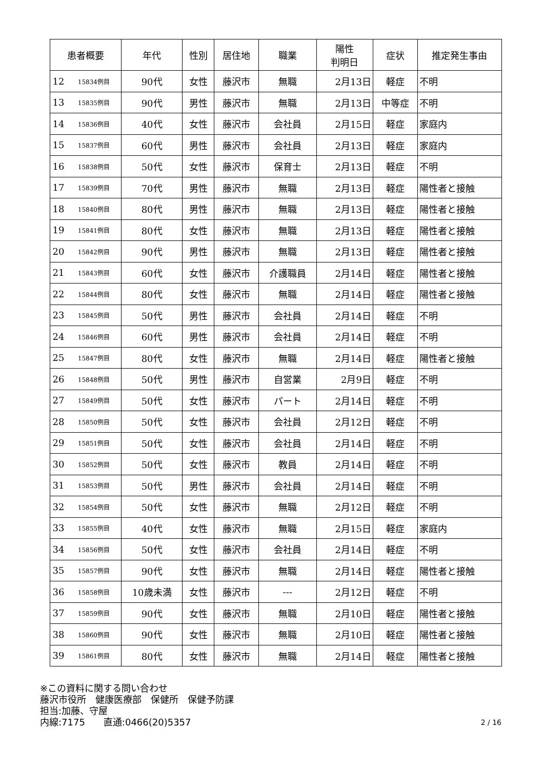| 患者概要 | | 年代 | 性別 | 居住地 | 職業 | 陽性 判明日 | 症状 | 推定発生事由 |
| --- | --- | --- | --- | --- | --- | --- | --- | --- |
| 12 | 15834例目 | 90代 | 女性 | 藤沢市 | 無職 | 2月13日 | 軽症 | 不明 |
| 13 | 15835例目 | 90代 | 男性 | 藤沢市 | 無職 | 2月13日 | 中等症 | 不明 |
| 14 | 15836例目 | 40代 | 女性 | 藤沢市 | 会社員 | 2月15日 | 軽症 | 家庭内 |
| 15 | 15837例目 | 60代 | 男性 | 藤沢市 | 会社員 | 2月13日 | 軽症 | 家庭内 |
| 16 | 15838例目 | 50代 | 女性 | 藤沢市 | 保育士 | 2月13日 | 軽症 | 不明 |
| 17 | 15839例目 | 70代 | 男性 | 藤沢市 | 無職 | 2月13日 | 軽症 | 陽性者と接触 |
| 18 | 15840例目 | 80代 | 男性 | 藤沢市 | 無職 | 2月13日 | 軽症 | 陽性者と接触 |
| 19 | 15841例目 | 80代 | 女性 | 藤沢市 | 無職 | 2月13日 | 軽症 | 陽性者と接触 |
| 20 | 15842例目 | 90代 | 男性 | 藤沢市 | 無職 | 2月13日 | 軽症 | 陽性者と接触 |
| 21 | 15843例目 | 60代 | 女性 | 藤沢市 | 介護職員 | 2月14日 | 軽症 | 陽性者と接触 |
| 22 | 15844例目 | 80代 | 女性 | 藤沢市 | 無職 | 2月14日 | 軽症 | 陽性者と接触 |
| 23 | 15845例目 | 50代 | 男性 | 藤沢市 | 会社員 | 2月14日 | 軽症 | 不明 |
| 24 | 15846例目 | 60代 | 男性 | 藤沢市 | 会社員 | 2月14日 | 軽症 | 不明 |
| 25 | 15847例目 | 80代 | 女性 | 藤沢市 | 無職 | 2月14日 | 軽症 | 陽性者と接触 |
| 26 | 15848例目 | 50代 | 男性 | 藤沢市 | 自営業 | 2月9日 | 軽症 | 不明 |
| 27 | 15849例目 | 50代 | 女性 | 藤沢市 | パート | 2月14日 | 軽症 | 不明 |
| 28 | 15850例目 | 50代 | 女性 | 藤沢市 | 会社員 | 2月12日 | 軽症 | 不明 |
| 29 | 15851例目 | 50代 | 女性 | 藤沢市 | 会社員 | 2月14日 | 軽症 | 不明 |
| 30 | 15852例目 | 50代 | 女性 | 藤沢市 | 教員 | 2月14日 | 軽症 | 不明 |
| 31 | 15853例目 | 50代 | 男性 | 藤沢市 | 会社員 | 2月14日 | 軽症 | 不明 |
| 32 | 15854例目 | 50代 | 女性 | 藤沢市 | 無職 | 2月12日 | 軽症 | 不明 |
| 33 | 15855例目 | 40代 | 女性 | 藤沢市 | 無職 | 2月15日 | 軽症 | 家庭内 |
| 34 | 15856例目 | 50代 | 女性 | 藤沢市 | 会社員 | 2月14日 | 軽症 | 不明 |
| 35 | 15857例目 | 90代 | 女性 | 藤沢市 | 無職 | 2月14日 | 軽症 | 陽性者と接触 |
| 36 | 15858例目 | 10歳未満 | 女性 | 藤沢市 | --- | 2月12日 | 軽症 | 不明 |
| 37 | 15859例目 | 90代 | 女性 | 藤沢市 | 無職 | 2月10日 | 軽症 | 陽性者と接触 |
| 38 | 15860例目 | 90代 | 女性 | 藤沢市 | 無職 | 2月10日 | 軽症 | 陽性者と接触 |
| 39 | 15861例目 | 80代 | 女性 | 藤沢市 | 無職 | 2月14日 | 軽症 | 陽性者と接触 |
※この資料に関する問い合わせ
藤沢市役所　健康医療部　保健所　保健予防課
担当:加藤、守屋
内線:7175　　直通:0466(20)5357
2 / 16